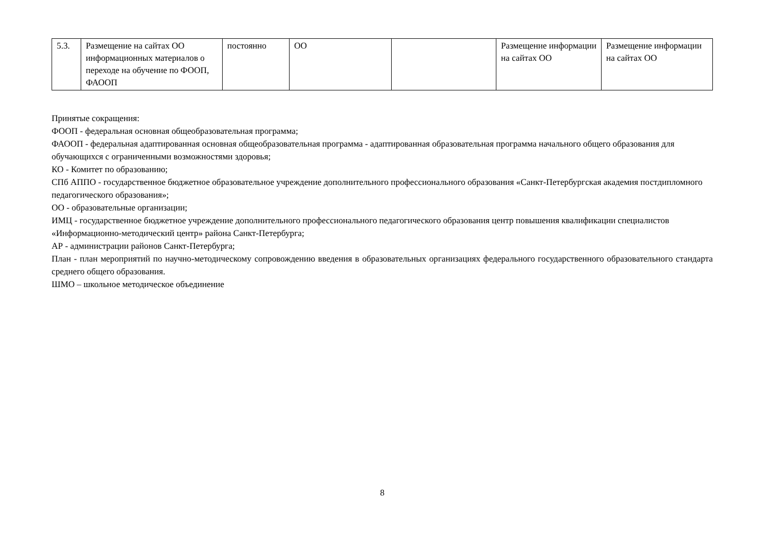| 5.3. | Размещение на сайтах ОО информационных материалов о переходе на обучение по ФООП, ФАООП | постоянно | ОО | | Размещение информации на сайтах ОО | Размещение информации на сайтах ОО |
Принятые сокращения:
ФООП - федеральная основная общеобразовательная программа;
ФАООП - федеральная адаптированная основная общеобразовательная программа - адаптированная образовательная программа начального общего образования для обучающихся с ограниченными возможностями здоровья;
КО - Комитет по образованию;
СПб АППО - государственное бюджетное образовательное учреждение дополнительного профессионального образования «Санкт-Петербургская академия постдипломного педагогического образования»;
ОО - образовательные организации;
ИМЦ - государственное бюджетное учреждение дополнительного профессионального педагогического образования центр повышения квалификации специалистов «Информационно-методический центр» района Санкт-Петербурга;
АР - администрации районов Санкт-Петербурга;
План - план мероприятий по научно-методическому сопровождению введения в образовательных организациях федерального государственного образовательного стандарта среднего общего образования.
ШМО – школьное методическое объединение
8